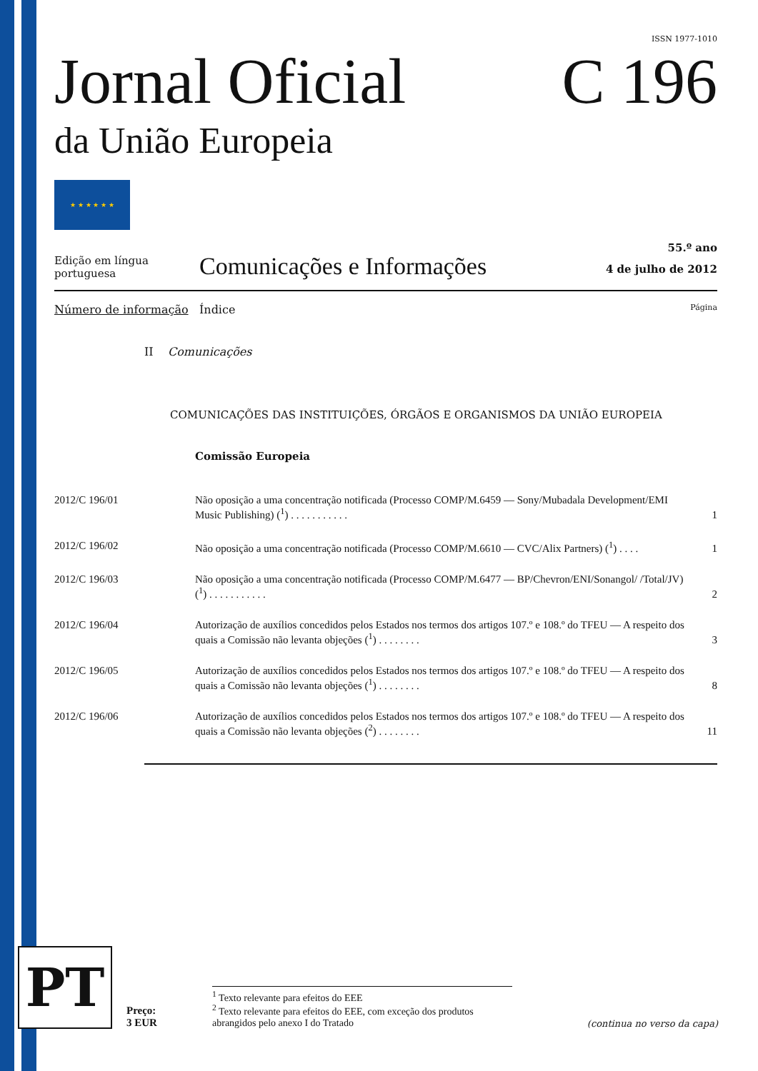ISSN 1977-1010
Jornal Oficial
da União Europeia
C 196
★ ★ ★ ★ ★ ★
Edição em língua portuguesa
Comunicações e Informações
55.º ano
4 de julho de 2012
Número de informação Índice Página
II Comunicações
COMUNICAÇÕES DAS INSTITUIÇÕES, ÓRGÃOS E ORGANISMOS DA UNIÃO EUROPEIA
Comissão Europeia
| 2012/C 196/01 | Não oposição a uma concentração notificada (Processo COMP/M.6459 — Sony/Mubadala Development/EMI Music Publishing) (<sup>1</sup>) . . . . . . . . . . . | 1 |
| 2012/C 196/02 | Não oposição a uma concentração notificada (Processo COMP/M.6610 — CVC/Alix Partners) (<sup>1</sup>) . . . . | 1 |
| 2012/C 196/03 | Não oposição a uma concentração notificada (Processo COMP/M.6477 — BP/Chevron/ENI/Sonangol/ /Total/JV) (<sup>1</sup>) . . . . . . . . . . . | 2 |
| 2012/C 196/04 | Autorização de auxílios concedidos pelos Estados nos termos dos artigos 107.º e 108.º do TFEU — A respeito dos quais a Comissão não levanta objeções (<sup>1</sup>) . . . . . . . . | 3 |
| 2012/C 196/05 | Autorização de auxílios concedidos pelos Estados nos termos dos artigos 107.º e 108.º do TFEU — A respeito dos quais a Comissão não levanta objeções (<sup>1</sup>) . . . . . . . . | 8 |
| 2012/C 196/06 | Autorização de auxílios concedidos pelos Estados nos termos dos artigos 107.º e 108.º do TFEU — A respeito dos quais a Comissão não levanta objeções (<sup>2</sup>) . . . . . . . . | 11 |
PT
Preço:
3 EUR
<sup>1</sup> Texto relevante para efeitos do EEE
<sup>2</sup> Texto relevante para efeitos do EEE, com exceção dos produtos abrangidos pelo anexo I do Tratado
(continua no verso da capa)